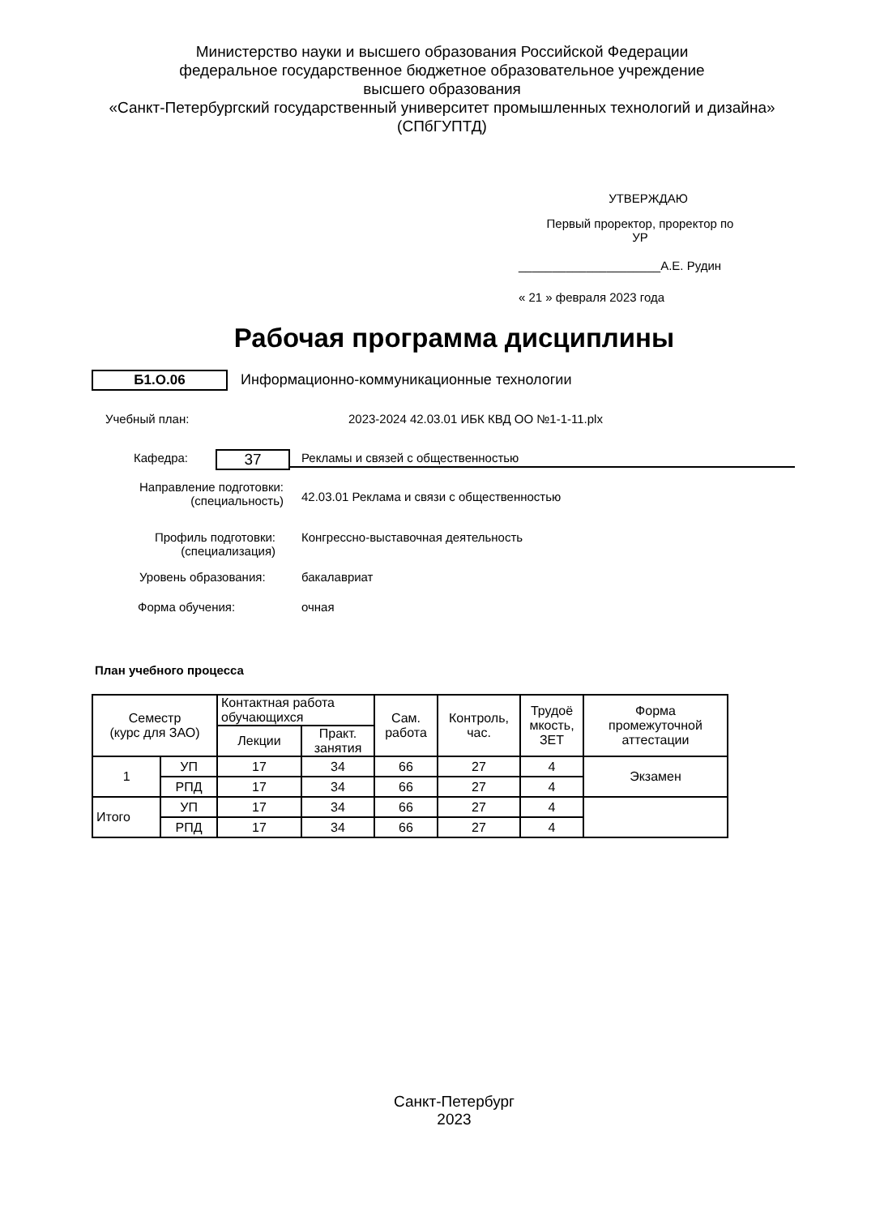Министерство науки и высшего образования Российской Федерации
федеральное государственное бюджетное образовательное учреждение
высшего образования
«Санкт-Петербургский государственный университет промышленных технологий и дизайна»
(СПбГУПТД)
УТВЕРЖДАЮ
Первый проректор, проректор по
УР
_____________________А.Е. Рудин
« 21 » февраля 2023 года
Рабочая программа дисциплины
Б1.О.06
Информационно-коммуникационные технологии
Учебный план:
2023-2024 42.03.01 ИБК КВД ОО №1-1-11.plx
Кафедра: 37 Рекламы и связей с общественностью
Направление подготовки:
(специальность)
42.03.01 Реклама и связи с общественностью
Профиль подготовки:
(специализация)
Конгрессно-выставочная деятельность
Уровень образования: бакалавриат
Форма обучения: очная
План учебного процесса
| Семестр (курс для ЗАО) | | Контактная работа обучающихся | | Сам. работа | Контроль, час. | Трудоё мкость, ЗЕТ | Форма промежуточной аттестации |
| --- | --- | --- | --- | --- | --- | --- | --- |
| | | Лекции | Практ. занятия | | | | |
| 1 | УП | 17 | 34 | 66 | 27 | 4 | Экзамен |
| | РПД | 17 | 34 | 66 | 27 | 4 | |
| Итого | УП | 17 | 34 | 66 | 27 | 4 | |
| | РПД | 17 | 34 | 66 | 27 | 4 | |
Санкт-Петербург
2023